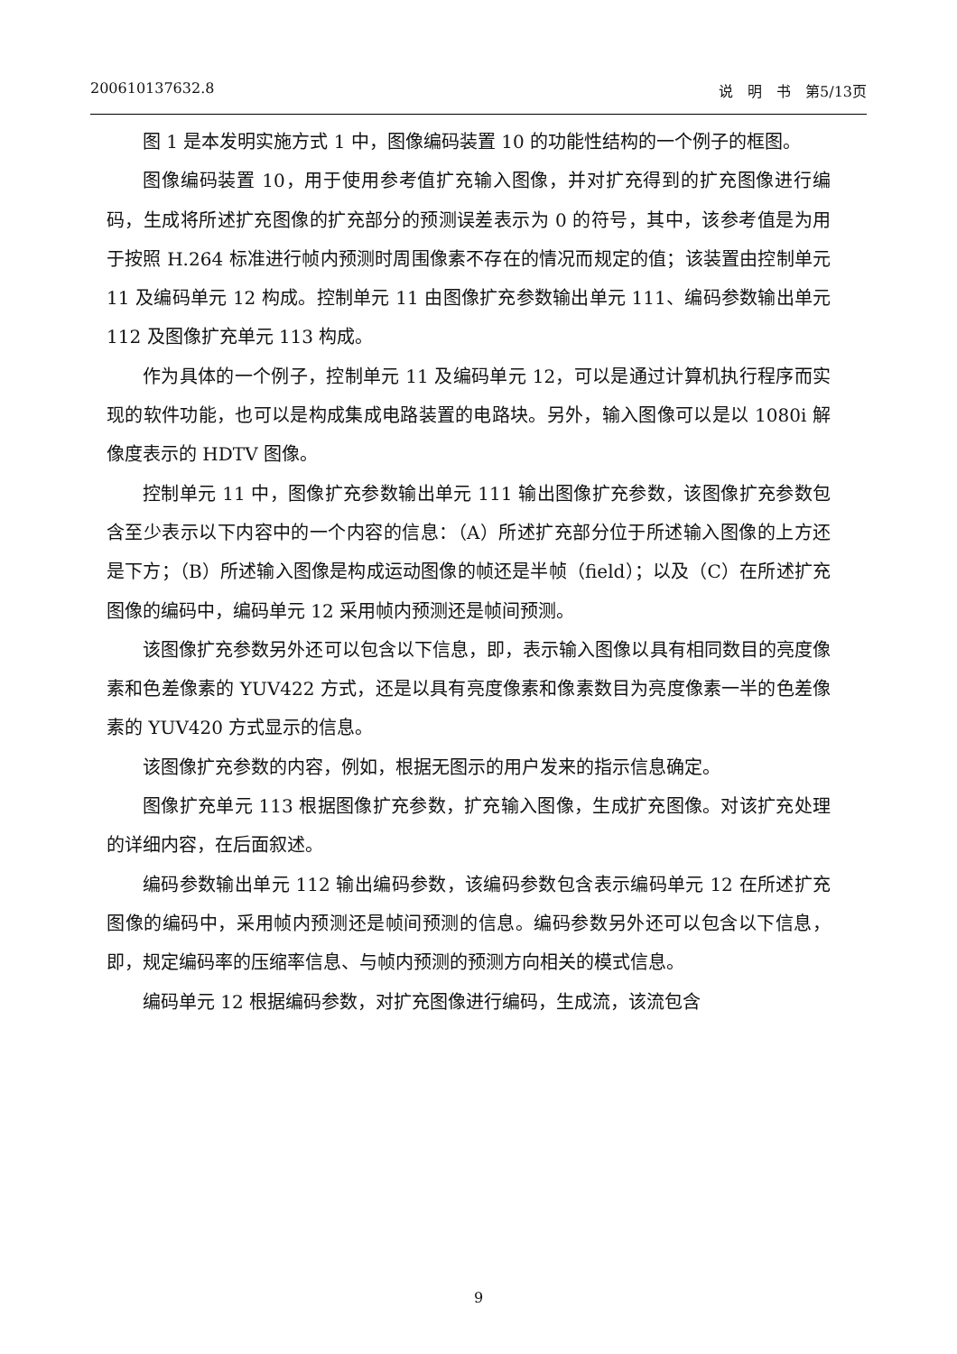200610137632.8 说　明　书　第5/13页
图 1 是本发明实施方式 1 中，图像编码装置 10 的功能性结构的一个例子的框图。
图像编码装置 10，用于使用参考值扩充输入图像，并对扩充得到的扩充图像进行编码，生成将所述扩充图像的扩充部分的预测误差表示为 0 的符号，其中，该参考值是为用于按照 H.264 标准进行帧内预测时周围像素不存在的情况而规定的值；该装置由控制单元 11 及编码单元 12 构成。控制单元 11 由图像扩充参数输出单元 111、编码参数输出单元 112 及图像扩充单元 113 构成。
作为具体的一个例子，控制单元 11 及编码单元 12，可以是通过计算机执行程序而实现的软件功能，也可以是构成集成电路装置的电路块。另外，输入图像可以是以 1080i 解像度表示的 HDTV 图像。
控制单元 11 中，图像扩充参数输出单元 111 输出图像扩充参数，该图像扩充参数包含至少表示以下内容中的一个内容的信息：（A）所述扩充部分位于所述输入图像的上方还是下方；（B）所述输入图像是构成运动图像的帧还是半帧（field）；以及（C）在所述扩充图像的编码中，编码单元 12 采用帧内预测还是帧间预测。
该图像扩充参数另外还可以包含以下信息，即，表示输入图像以具有相同数目的亮度像素和色差像素的 YUV422 方式，还是以具有亮度像素和像素数目为亮度像素一半的色差像素的 YUV420 方式显示的信息。
该图像扩充参数的内容，例如，根据无图示的用户发来的指示信息确定。
图像扩充单元 113 根据图像扩充参数，扩充输入图像，生成扩充图像。对该扩充处理的详细内容，在后面叙述。
编码参数输出单元 112 输出编码参数，该编码参数包含表示编码单元 12 在所述扩充图像的编码中，采用帧内预测还是帧间预测的信息。编码参数另外还可以包含以下信息，即，规定编码率的压缩率信息、与帧内预测的预测方向相关的模式信息。
编码单元 12 根据编码参数，对扩充图像进行编码，生成流，该流包含
9